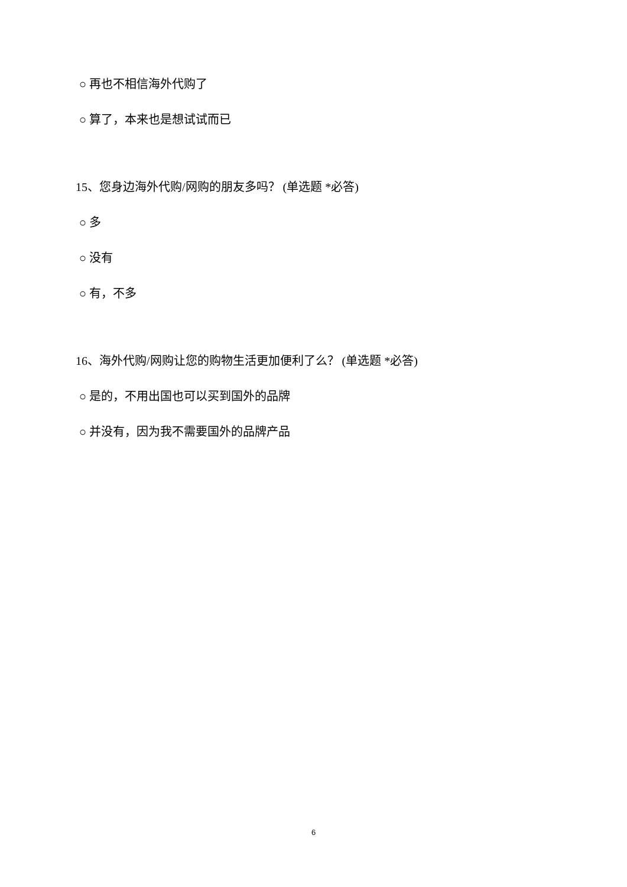○ 再也不相信海外代购了
○ 算了，本来也是想试试而已
15、您身边海外代购/网购的朋友多吗？ (单选题 *必答)
○ 多
○ 没有
○ 有，不多
16、海外代购/网购让您的购物生活更加便利了么？ (单选题 *必答)
○ 是的，不用出国也可以买到国外的品牌
○ 并没有，因为我不需要国外的品牌产品
6